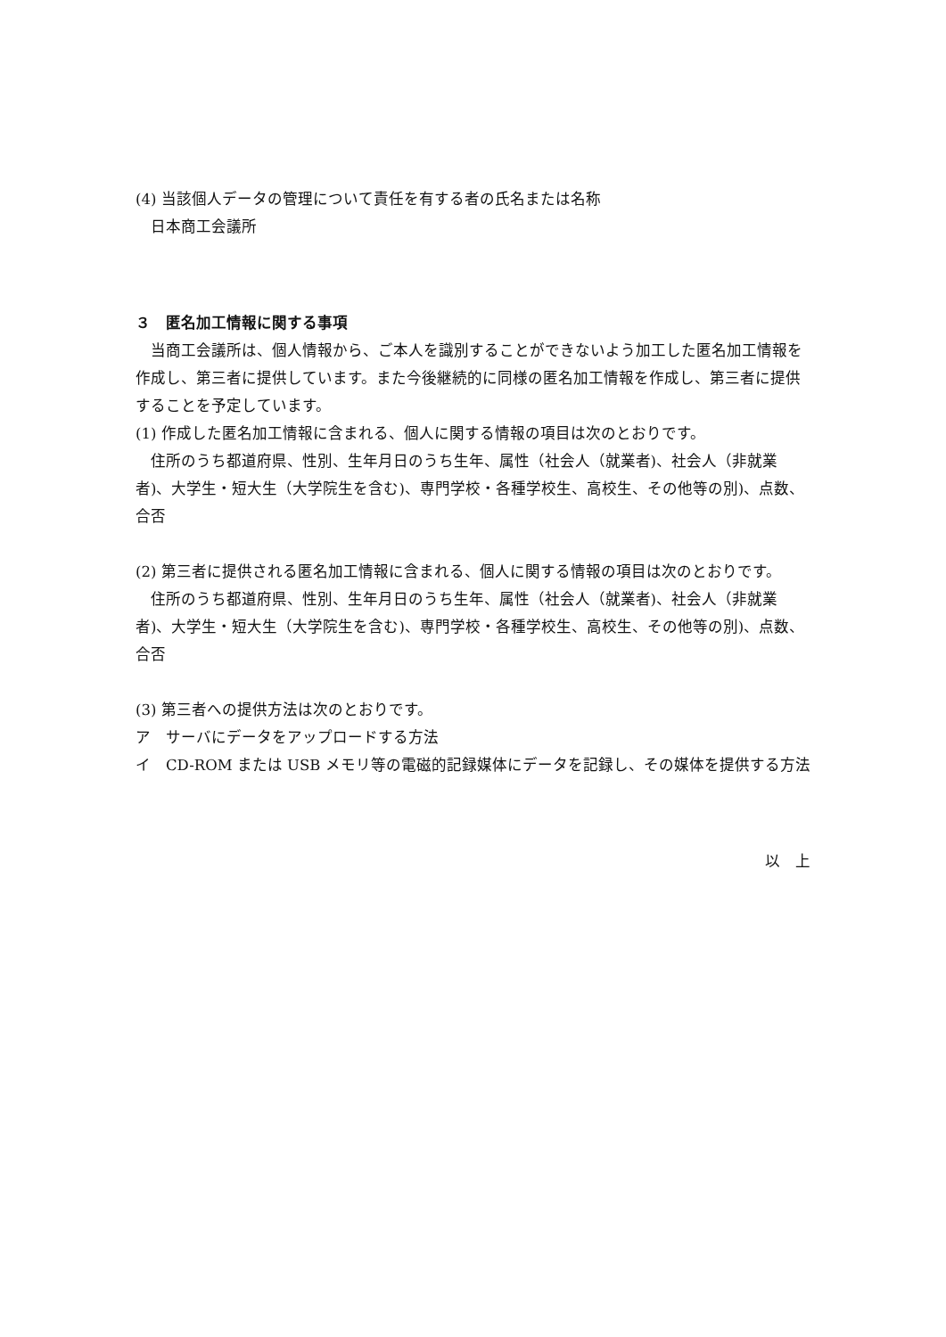(4) 当該個人データの管理について責任を有する者の氏名または名称
日本商工会議所
３　匿名加工情報に関する事項
当商工会議所は、個人情報から、ご本人を識別することができないよう加工した匿名加工情報を作成し、第三者に提供しています。また今後継続的に同様の匿名加工情報を作成し、第三者に提供することを予定しています。
(1) 作成した匿名加工情報に含まれる、個人に関する情報の項目は次のとおりです。
住所のうち都道府県、性別、生年月日のうち生年、属性（社会人（就業者)、社会人（非就業者)、大学生・短大生（大学院生を含む)、専門学校・各種学校生、高校生、その他等の別)、点数、合否
(2) 第三者に提供される匿名加工情報に含まれる、個人に関する情報の項目は次のとおりです。
住所のうち都道府県、性別、生年月日のうち生年、属性（社会人（就業者)、社会人（非就業者)、大学生・短大生（大学院生を含む)、専門学校・各種学校生、高校生、その他等の別)、点数、合否
(3) 第三者への提供方法は次のとおりです。
ア　サーバにデータをアップロードする方法
イ　CD-ROM または USB メモリ等の電磁的記録媒体にデータを記録し、その媒体を提供する方法
以　上